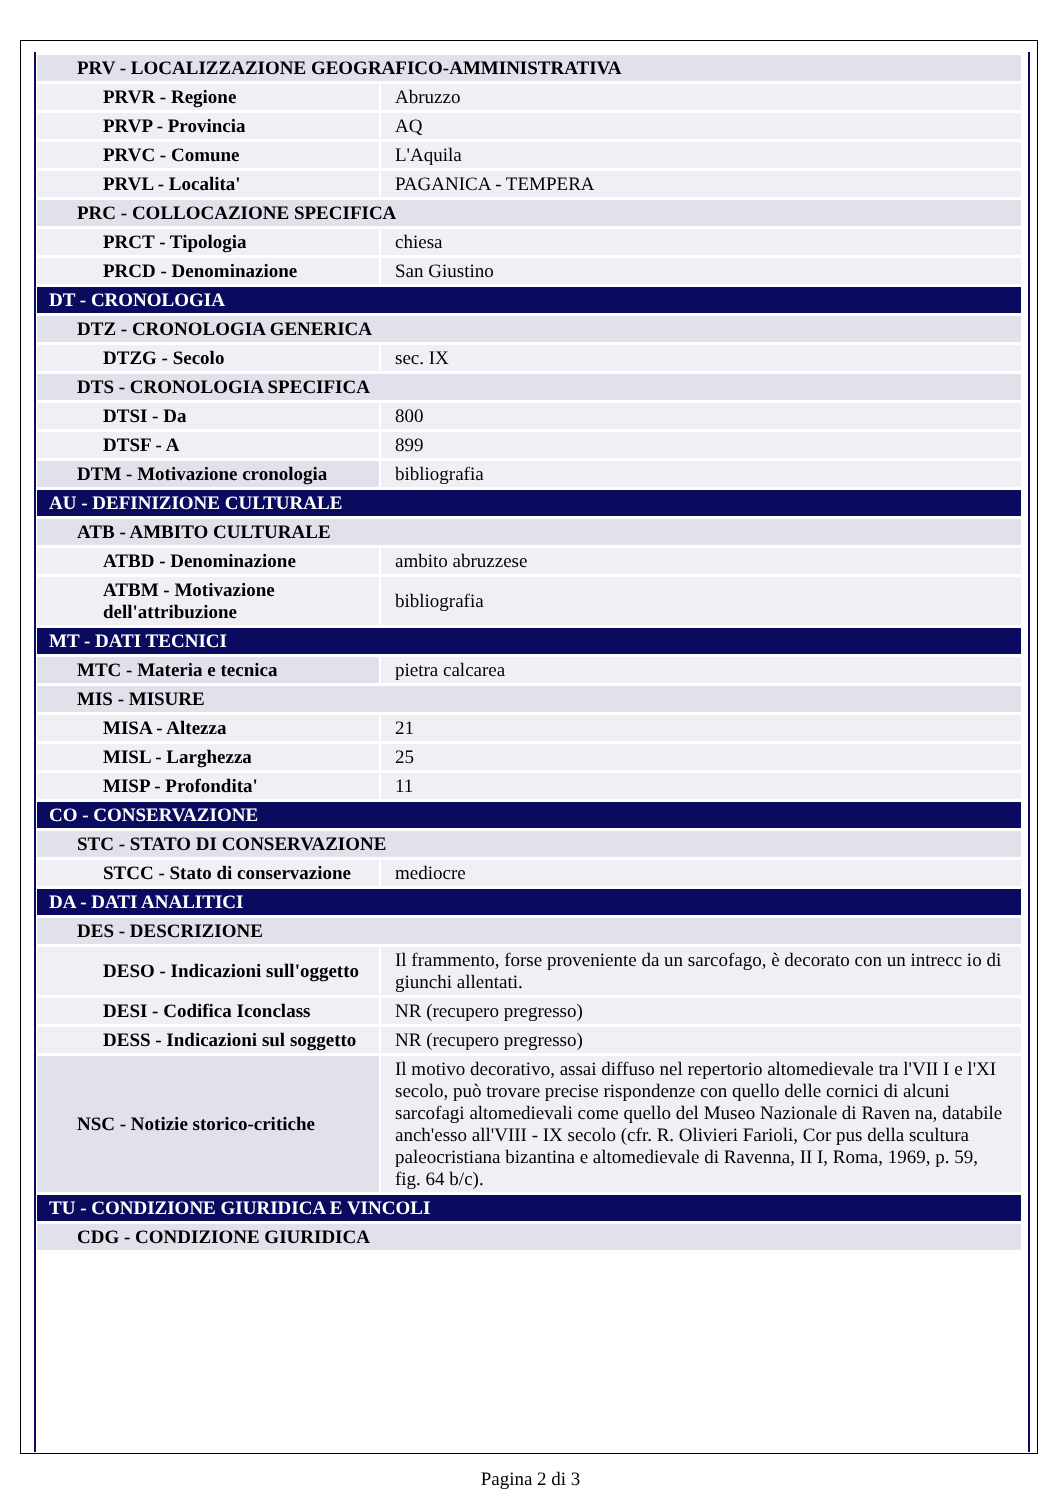| PRV - LOCALIZZAZIONE GEOGRAFICO-AMMINISTRATIVA | |
| PRVR - Regione | Abruzzo |
| PRVP - Provincia | AQ |
| PRVC - Comune | L'Aquila |
| PRVL - Localita' | PAGANICA - TEMPERA |
| PRC - COLLOCAZIONE SPECIFICA | |
| PRCT - Tipologia | chiesa |
| PRCD - Denominazione | San Giustino |
| DT - CRONOLOGIA | |
| DTZ - CRONOLOGIA GENERICA | |
| DTZG - Secolo | sec. IX |
| DTS - CRONOLOGIA SPECIFICA | |
| DTSI - Da | 800 |
| DTSF - A | 899 |
| DTM - Motivazione cronologia | bibliografia |
| AU - DEFINIZIONE CULTURALE | |
| ATB - AMBITO CULTURALE | |
| ATBD - Denominazione | ambito abruzzese |
| ATBM - Motivazione dell'attribuzione | bibliografia |
| MT - DATI TECNICI | |
| MTC - Materia e tecnica | pietra calcarea |
| MIS - MISURE | |
| MISA - Altezza | 21 |
| MISL - Larghezza | 25 |
| MISP - Profondita' | 11 |
| CO - CONSERVAZIONE | |
| STC - STATO DI CONSERVAZIONE | |
| STCC - Stato di conservazione | mediocre |
| DA - DATI ANALITICI | |
| DES - DESCRIZIONE | |
| DESO - Indicazioni sull'oggetto | Il frammento, forse proveniente da un sarcofago, è decorato con un intrecc io di giunchi allentati. |
| DESI - Codifica Iconclass | NR (recupero pregresso) |
| DESS - Indicazioni sul soggetto | NR (recupero pregresso) |
| NSC - Notizie storico-critiche | Il motivo decorativo, assai diffuso nel repertorio altomedievale tra l'VII I e l'XI secolo, può trovare precise rispondenze con quello delle cornici di alcuni sarcofagi altomedievali come quello del Museo Nazionale di Raven na, databile anch'esso all'VIII - IX secolo (cfr. R. Olivieri Farioli, Cor pus della scultura paleocristiana bizantina e altomedievale di Ravenna, II I, Roma, 1969, p. 59, fig. 64 b/c). |
| TU - CONDIZIONE GIURIDICA E VINCOLI | |
| CDG - CONDIZIONE GIURIDICA | |
Pagina 2 di 3